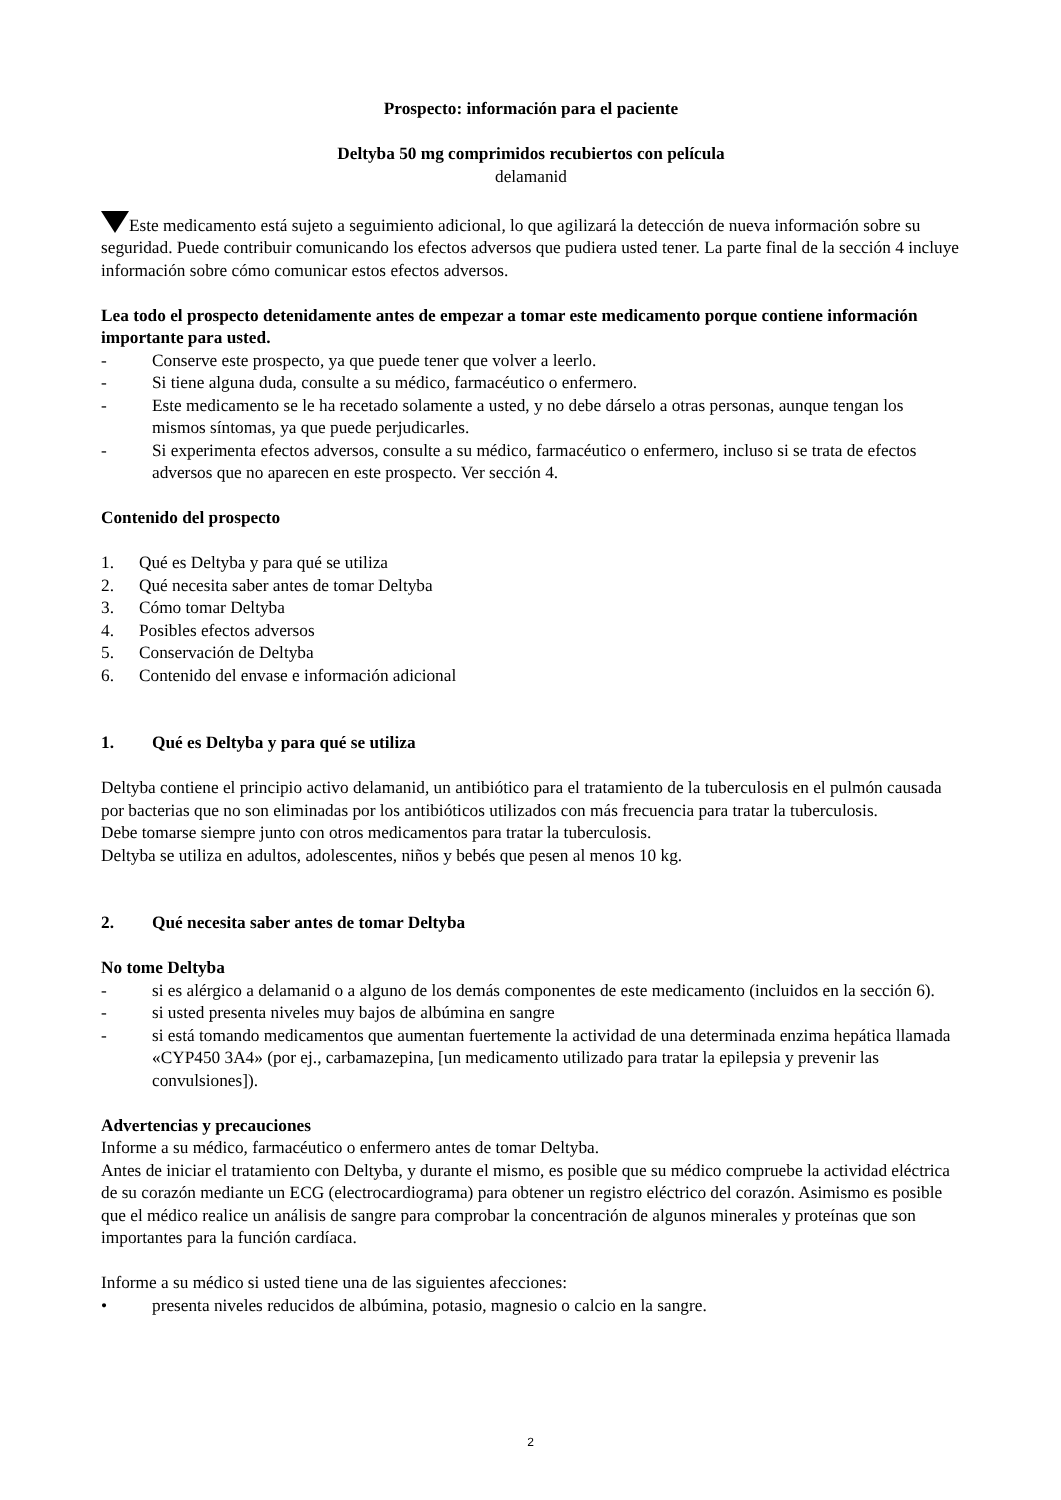Prospecto: información para el paciente
Deltyba 50 mg comprimidos recubiertos con película
delamanid
Este medicamento está sujeto a seguimiento adicional, lo que agilizará la detección de nueva información sobre su seguridad. Puede contribuir comunicando los efectos adversos que pudiera usted tener. La parte final de la sección 4 incluye información sobre cómo comunicar estos efectos adversos.
Lea todo el prospecto detenidamente antes de empezar a tomar este medicamento porque contiene información importante para usted.
- Conserve este prospecto, ya que puede tener que volver a leerlo.
- Si tiene alguna duda, consulte a su médico, farmacéutico o enfermero.
- Este medicamento se le ha recetado solamente a usted, y no debe dárselo a otras personas, aunque tengan los mismos síntomas, ya que puede perjudicarles.
- Si experimenta efectos adversos, consulte a su médico, farmacéutico o enfermero, incluso si se trata de efectos adversos que no aparecen en este prospecto. Ver sección 4.
Contenido del prospecto
1. Qué es Deltyba y para qué se utiliza
2. Qué necesita saber antes de tomar Deltyba
3. Cómo tomar Deltyba
4. Posibles efectos adversos
5. Conservación de Deltyba
6. Contenido del envase e información adicional
1. Qué es Deltyba y para qué se utiliza
Deltyba contiene el principio activo delamanid, un antibiótico para el tratamiento de la tuberculosis en el pulmón causada por bacterias que no son eliminadas por los antibióticos utilizados con más frecuencia para tratar la tuberculosis.
Debe tomarse siempre junto con otros medicamentos para tratar la tuberculosis.
Deltyba se utiliza en adultos, adolescentes, niños y bebés que pesen al menos 10 kg.
2. Qué necesita saber antes de tomar Deltyba
No tome Deltyba
- si es alérgico a delamanid o a alguno de los demás componentes de este medicamento (incluidos en la sección 6).
- si usted presenta niveles muy bajos de albúmina en sangre
- si está tomando medicamentos que aumentan fuertemente la actividad de una determinada enzima hepática llamada «CYP450 3A4» (por ej., carbamazepina, [un medicamento utilizado para tratar la epilepsia y prevenir las convulsiones]).
Advertencias y precauciones
Informe a su médico, farmacéutico o enfermero antes de tomar Deltyba.
Antes de iniciar el tratamiento con Deltyba, y durante el mismo, es posible que su médico compruebe la actividad eléctrica de su corazón mediante un ECG (electrocardiograma) para obtener un registro eléctrico del corazón. Asimismo es posible que el médico realice un análisis de sangre para comprobar la concentración de algunos minerales y proteínas que son importantes para la función cardíaca.
Informe a su médico si usted tiene una de las siguientes afecciones:
• presenta niveles reducidos de albúmina, potasio, magnesio o calcio en la sangre.
2